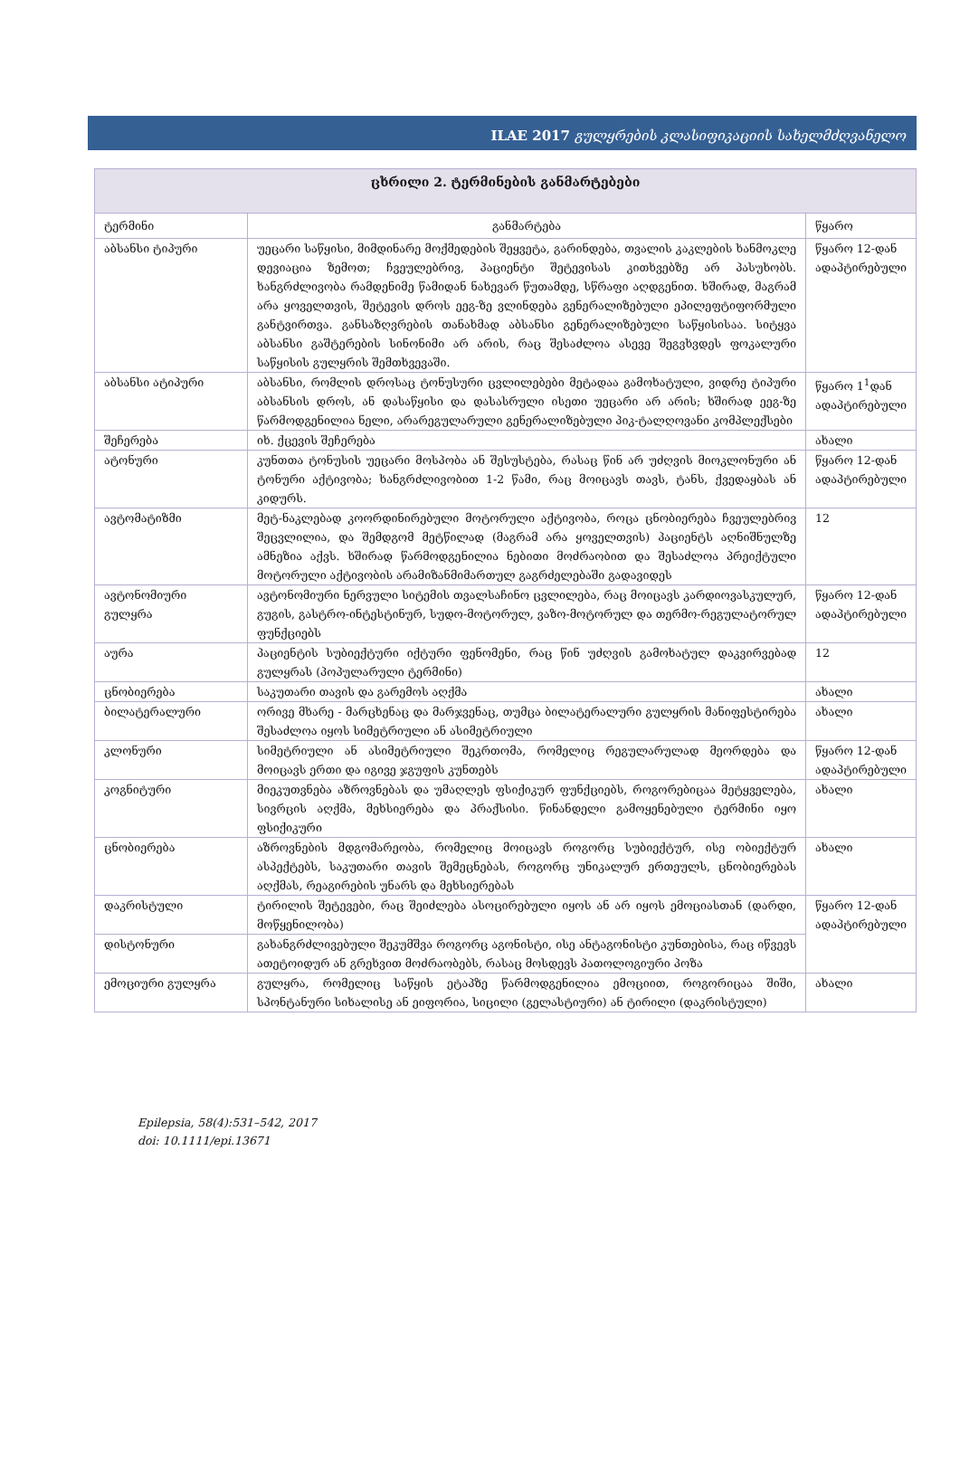ILAE 2017 გულყრების კლასიფიკაციის სახელმძღვანელო
| ცხრილი 2. ტერმინების განმარტებები | | |
| --- | --- | --- |
| ტერმინი | განმარტება | წყარო |
| აბსანსი ტიპური | უეცარი საწყისი, მიმდინარე მოქმედების შეყვეტა, გარინდება, თვალის კაკლების ხანმოკლე დევიაცია ზემოთ; ჩვეულებრივ, პაციენტი შეტევისას კითხვებზე არ პასუხობს. ხანგრძლივობა რამდენიმე წამიდან ნახევარ წუთამდე, სწრაფი აღდგენით. ხშირად, მაგრამ არა ყოველთვის, შეტევის დროს ეეგ-ზე ვლინდება გენერალიზებული ეპილეფტიფორმული განტვირთვა. განსაზღვრების თანახმად აბსანსი გენერალიზებული საწყისისაა. სიტყვა აბსანსი გაშტერების სინონიმი არ არის, რაც შესაძლოა ასევე შეგვხვდეს ფოკალური საწყისის გულყრის შემთხვევაში. | წყარო 12-დან ადაპტირებული |
| აბსანსი ატიპური | აბსანსი, რომლის დროსაც ტონუსური ცვლილებები მეტადაა გამოხატული, ვიდრე ტიპური აბსანსის დროს, ან დასაწყისი და დასასრული ისეთი უეცარი არ არის; ხშირად ეეგ-ზე წარმოდგენილია ნელი, არარეგულარული გენერალიზებული პიკ-ტალღოვანი კომპლექსები | წყარო 1<sup>1</sup>დან ადაპტირებული |
| შეჩერება | იხ. ქცევის შეჩერება | ახალი |
| ატონური | კუნთთა ტონუსის უეცარი მოსპობა ან შესუსტება, რასაც წინ არ უძღვის მიოკლონური ან ტონური აქტივობა; ხანგრძლივობით 1-2 წამი, რაც მოიცავს თავს, ტანს, ქვედაყბას ან კიდურს. | წყარო 12-დან ადაპტირებული |
| ავტომატიზმი | მეტ-ნაკლებად კოორდინირებული მოტორული აქტივობა, როცა ცნობიერება ჩვეულებრივ შეცვლილია, და შემდგომ მეტწილად (მაგრამ არა ყოველთვის) პაციენტს აღნიშნულზე ამნეზია აქვს. ხშირად წარმოდგენილია ნებითი მოძრაობით და შესაძლოა პრეიქტული მოტორული აქტივობის არამიზანმიმართულ გაგრძელებაში გადავიდეს | 12 |
| ავტონომიური გულყრა | ავტონომიური ნერვული სიტემის თვალსაჩინო ცვლილება, რაც მოიცავს კარდიოვასკულურ, გუგის, გასტრო-ინტესტინურ, სუდო-მოტორულ, ვაზო-მოტორულ და თერმო-რეგულატორულ ფუნქციებს | წყარო 12-დან ადაპტირებული |
| აურა | პაციენტის სუბიექტური იქტური ფენომენი, რაც წინ უძღვის გამოხატულ დაკვირვებად გულყრას (პოპულარული ტერმინი) | 12 |
| ცნობიერება | საკუთარი თავის და გარემოს აღქმა | ახალი |
| ბილატერალური | ორივე მხარე - მარცხენაც და მარჯვენაც, თუმცა ბილატერალური გულყრის მანიფესტირება შესაძლოა იყოს სიმეტრიული ან ასიმეტრიული | ახალი |
| კლონური | სიმეტრიული ან ასიმეტრიული შეკრთომა, რომელიც რეგულარულად მეორდება და მოიცავს ერთი და იგივე ჯგუფის კუნთებს | წყარო 12-დან ადაპტირებული |
| კოგნიტური | მიეკუთვნება აზროვნებას და უმაღლეს ფსიქიკურ ფუნქციებს, როგორებიცაა მეტყველება, სივრცის აღქმა, მეხსიერება და პრაქსისი. წინანდელი გამოყენებული ტერმინი იყო ფსიქიკური | ახალი |
| ცნობიერება | აზროვნების მდგომარეობა, რომელიც მოიცავს როგორც სუბიექტურ, ისე ობიექტურ ასპექტებს, საკუთარი თავის შემეცნებას, როგორც უნიკალურ ერთეულს, ცნობიერებას აღქმას, რეაგირების უნარს და მეხსიერებას | ახალი |
| დაკრისტული | ტირილის შეტევები, რაც შეიძლება ასოცირებული იყოს ან არ იყოს ემოციასთან (დარდი, მოწყენილობა) | წყარო 12-დან ადაპტირებული |
| დისტონური | გახანგრძლივებული შეკუმშვა როგორც აგონისტი, ისე ანტაგონისტი კუნთებისა, რაც იწვევს ათეტოიდურ ან გრეხვით მოძრაობებს, რასაც მოსდევს პათოლოგიური პოზა | |
| ემოციური გულყრა | გულყრა, რომელიც საწყის ეტაპზე წარმოდგენილია ემოციით, როგორიცაა შიში, სპონტანური სიხალისე ან ეიფორია, სიცილი (გელასტიური) ან ტირილი (დაკრისტული) | ახალი |
Epilepsia, 58(4):531–542, 2017
doi: 10.1111/epi.13671